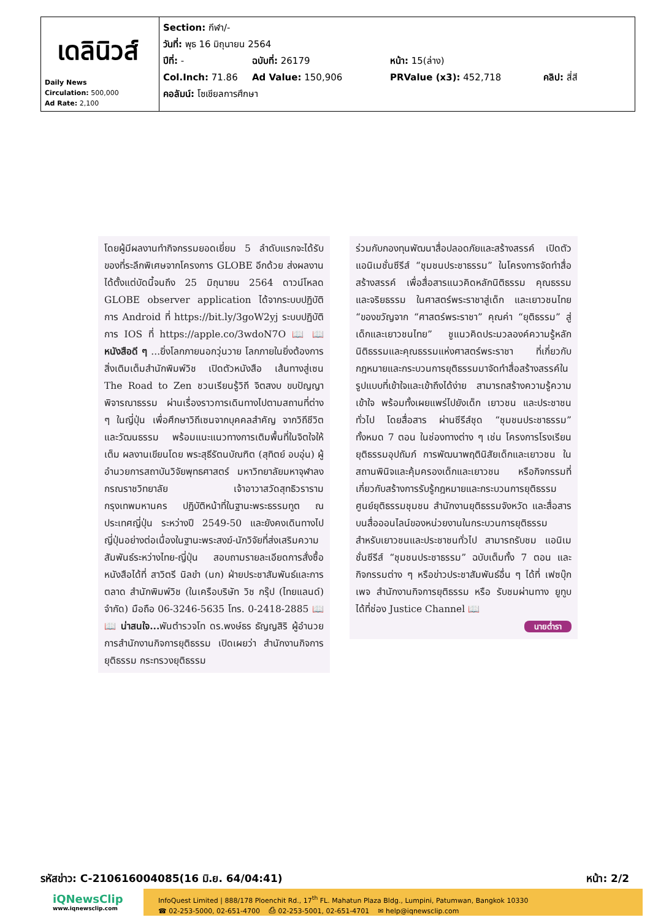| เดลินิวส์ Daily News Circulation: 500,000 Ad Rate: 2,100 | Section: กีฬา/- วันที่: พุธ 16 มิถุนายน 2564 ปีที่: - ฉบับที่: 26179 หน้า: 15(ล่าง) Col.Inch: 71.86 Ad Value: 150,906 PRValue (x3): 452,718 คลิป: สี่สี คอลัมน์: โซเชียลการศึกษา |
โดยผู้มีผลงานทำกิจกรรมยอดเยี่ยม 5 ลำดับแรกจะได้รับของที่ระลึกพิเศษจากโครงการ GLOBE อีกด้วย ส่งผลงานได้ตั้งแต่บัดนี้จนถึง 25 มิถุนายน 2564 ดาวน์โหลด GLOBE observer application ได้จากระบบปฏิบัติการ Android ที่ https://bit.ly/3goW2yj ระบบปฏิบัติการ IOS ที่ https://apple.co/3wdoN7O 📖 📖 หนังสือดี ๆ ...ยิ่งโลกภายนอกวุ่นวาย โลกภายในยิ่งต้องการสิ่งเติมเต็มสำนักพิมพ์วิช เปิดตัวหนังสือ เส้นทางสู่เซน The Road to Zen ชวนเรียนรู้วิถี จิตสงบ ขบปัญญา พิจารณาธรรม ผ่านเรื่องราวการเดินทางไปตามสถานที่ต่าง ๆ ในญี่ปุ่น เพื่อศึกษาวิถีเซนจากบุคคลสำคัญ จากวิถีชีวิตและวัฒนธรรม พร้อมแนะแนวทางการเติมพื้นที่ในจิตใจให้เต็ม ผลงานเขียนโดย พระสุธีรัตนบัณฑิต (สุทิตย์ อบอุ่น) ผู้อำนวยการสถาบันวิจัยพุทธศาสตร์ มหาวิทยาลัยมหาจุฬาลงกรณราชวิทยาลัย เจ้าอาวาสวัดสุทธิวราราม กรุงเทพมหานคร ปฏิบัติหน้าที่ในฐานะพระธรรมทูต ณ ประเทศญี่ปุ่น ระหว่างปี 2549-50 และยังคงเดินทางไปญี่ปุ่นอย่างต่อเนื่องในฐานะพระสงฆ์-นักวิจัยที่ส่งเสริมความสัมพันธ์ระหว่างไทย-ญี่ปุ่น สอบถามรายละเอียดการสั่งซื้อหนังสือได้ที่ สาวิตรี นิลขำ (นก) ฝ่ายประชาสัมพันธ์และการตลาด สำนักพิมพ์วิช (ในเครือบริษัท วิช กรุ๊ป (ไทยแลนด์) จำกัด) มือถือ 06-3246-5635 โทร. 0-2418-2885 📖 📖 น่าสนใจ... พันตำรวจโท ดร.พงษ์ธร ธัญญสิริ ผู้อำนวยการสำนักงานกิจการยุติธรรม เปิดเผยว่า สำนักงานกิจการยุติธรรม กระทรวงยุติธรรม
ร่วมกับกองทุนพัฒนาสื่อปลอดภัยและสร้างสรรค์ เปิดตัว แอนิเมชั่นซีรีส์ “ชุมชนประชาธรรม” ในโครงการจัดทำสื่อสร้างสรรค์ เพื่อสื่อสารแนวคิดหลักนิติธรรม คุณธรรม และจริยธรรม ในศาสตร์พระราชาสู่เด็ก และเยาวชนไทย “ของขวัญจาก “ศาสตร์พระราชา” คุณค่า “ยุติธรรม” สู่เด็กและเยาวชนไทย” ชูแนวคิดประมวลองค์ความรู้หลักนิติธรรมและคุณธรรมแห่งศาสตร์พระราชา ที่เกี่ยวกับกฎหมายและกระบวนการยุติธรรมมาจัดทำสื่อสร้างสรรค์ในรูปแบบที่เข้าใจและเข้าถึงได้ง่าย สามารถสร้างความรู้ความเข้าใจ พร้อมทั้งเผยแพร่ไปยังเด็ก เยาวชน และประชาชนทั่วไป โดยสื่อสาร ผ่านซีรีส์ชุด “ชุมชนประชาธรรม” ทั้งหมด 7 ตอน ในช่องทางต่าง ๆ เช่น โครงการโรงเรียนยุติธรรมอุปถัมภ์ การพัฒนาพฤตินิสัยเด็กและเยาวชน ในสถานพินิจและคุ้มครองเด็กและเยาวชน หรือกิจกรรมที่เกี่ยวกับสร้างการรับรู้กฎหมายและกระบวนการยุติธรรม ศูนย์ยุติธรรมชุมชน สำนักงานยุติธรรมจังหวัด และสื่อสารบนสื่อออนไลน์ของหน่วยงานในกระบวนการยุติธรรม สำหรับเยาวชนและประชาชนทั่วไป สามารถรับชม แอนิเมชั่นซีรีส์ “ชุมชนประชาธรรม” ฉบับเต็มทั้ง 7 ตอน และกิจกรรมต่าง ๆ หรือข่าวประชาสัมพันธ์อื่น ๆ ได้ที่ เฟซบุ๊กเพจ สำนักงานกิจการยุติธรรม หรือ รับชมผ่านทาง ยูทูบ ได้ที่ช่อง Justice Channel 📖
นายต่ำรา
รหัสข่าว: C-210616004085(16 มิ.ย. 64/04:41) หน้า: 2/2
iQNewsClip
www.iqnewsclip.com
InfoQuest Limited | 888/178 Ploenchit Rd., 17<sup>th</sup> FL. Mahatun Plaza Bldg., Lumpini, Patumwan, Bangkok 10330
☎ 02-253-5000, 02-651-4700 ⎙ 02-253-5001, 02-651-4701 ✉ help@iqnewsclip.com